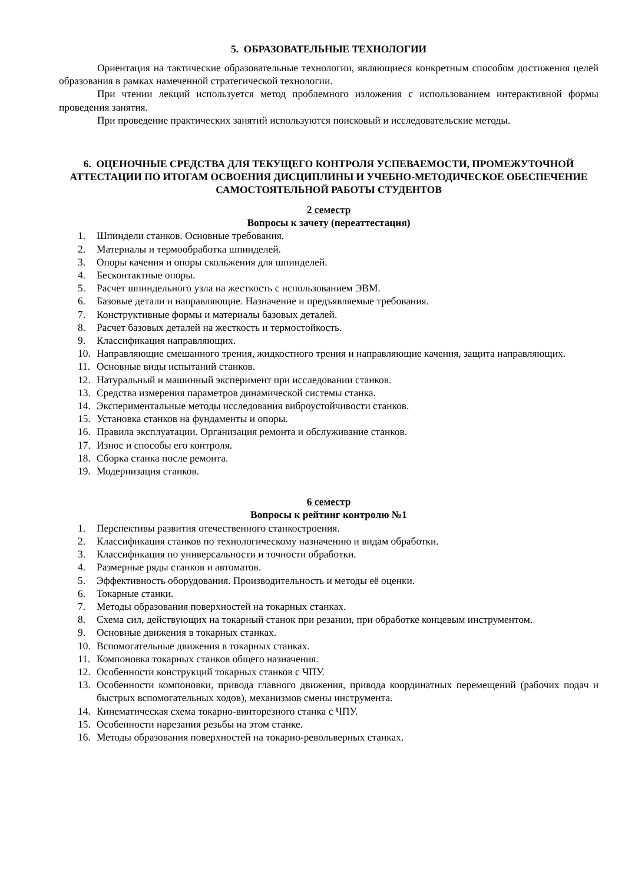5. ОБРАЗОВАТЕЛЬНЫЕ ТЕХНОЛОГИИ
Ориентация на тактические образовательные технологии, являющиеся конкретным способом достижения целей образования в рамках намеченной стратегической технологии.
При чтении лекций используется метод проблемного изложения с использованием интерактивной формы проведения занятия.
При проведение практических занятий используются поисковый и исследовательские методы.
6. ОЦЕНОЧНЫЕ СРЕДСТВА ДЛЯ ТЕКУЩЕГО КОНТРОЛЯ УСПЕВАЕМОСТИ, ПРОМЕЖУТОЧНОЙ АТТЕСТАЦИИ ПО ИТОГАМ ОСВОЕНИЯ ДИСЦИПЛИНЫ И УЧЕБНО-МЕТОДИЧЕСКОЕ ОБЕСПЕЧЕНИЕ САМОСТОЯТЕЛЬНОЙ РАБОТЫ СТУДЕНТОВ
2 семестр
Вопросы к зачету (переаттестация)
1. Шпиндели станков. Основные требования.
2. Материалы и термообработка шпинделей.
3. Опоры качения и опоры скольжения для шпинделей.
4. Бесконтактные опоры.
5. Расчет шпиндельного узла на жесткость с использованием ЭВМ.
6. Базовые детали и направляющие. Назначение и предъявляемые требования.
7. Конструктивные формы и материалы базовых деталей.
8. Расчет базовых деталей на жесткость и термостойкость.
9. Классификация направляющих.
10. Направляющие смешанного трения, жидкостного трения и направляющие качения, защита направляющих.
11. Основные виды испытаний станков.
12. Натуральный и машинный эксперимент при исследовании станков.
13. Средства измерения параметров динамической системы станка.
14. Экспериментальные методы исследования виброустойчивости станков.
15. Установка станков на фундаменты и опоры.
16. Правила эксплуатации. Организация ремонта и обслуживание станков.
17. Износ и способы его контроля.
18. Сборка станка после ремонта.
19. Модернизация станков.
6 семестр
Вопросы к рейтинг контролю №1
1. Перспективы развития отечественного станкостроения.
2. Классификация станков по технологическому назначению и видам обработки.
3. Классификация по универсальности и точности обработки.
4. Размерные ряды станков и автоматов.
5. Эффективность оборудования. Производительность и методы её оценки.
6. Токарные станки.
7. Методы образования поверхностей на токарных станках.
8. Схема сил, действующих на токарный станок при резании, при обработке концевым инструментом.
9. Основные движения в токарных станках.
10. Вспомогательные движения в токарных станках.
11. Компоновка токарных станков общего назначения.
12. Особенности конструкций токарных станков с ЧПУ.
13. Особенности компоновки, привода главного движения, привода координатных перемещений (рабочих подач и быстрых вспомогательных ходов), механизмов смены инструмента.
14. Кинематическая схема токарно-винторезного станка с ЧПУ.
15. Особенности нарезания резьбы на этом станке.
16. Методы образования поверхностей на токарно-револьверных станках.